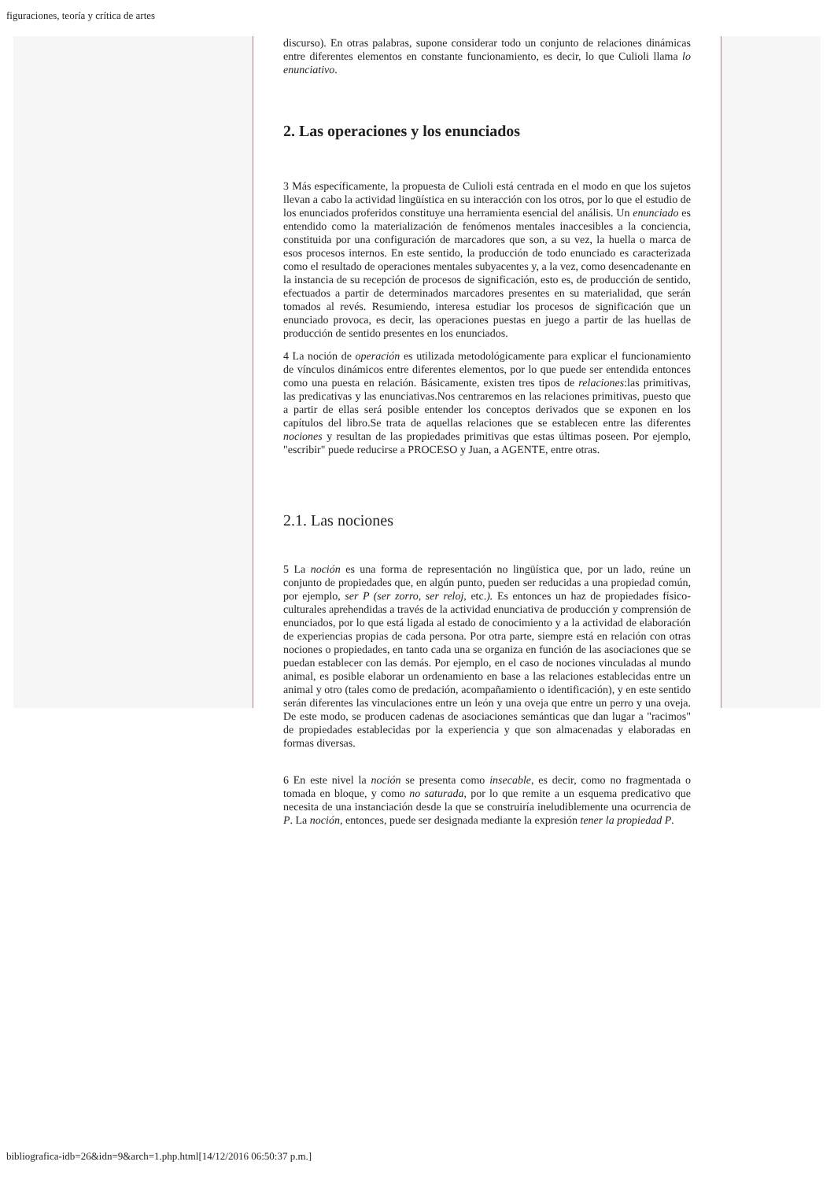figuraciones, teoría y crítica de artes
discurso). En otras palabras, supone considerar todo un conjunto de relaciones dinámicas entre diferentes elementos en constante funcionamiento, es decir, lo que Culioli llama lo enunciativo.
2. Las operaciones y los enunciados
3 Más específicamente, la propuesta de Culioli está centrada en el modo en que los sujetos llevan a cabo la actividad lingüística en su interacción con los otros, por lo que el estudio de los enunciados proferidos constituye una herramienta esencial del análisis. Un enunciado es entendido como la materialización de fenómenos mentales inaccesibles a la conciencia, constituida por una configuración de marcadores que son, a su vez, la huella o marca de esos procesos internos. En este sentido, la producción de todo enunciado es caracterizada como el resultado de operaciones mentales subyacentes y, a la vez, como desencadenante en la instancia de su recepción de procesos de significación, esto es, de producción de sentido, efectuados a partir de determinados marcadores presentes en su materialidad, que serán tomados al revés. Resumiendo, interesa estudiar los procesos de significación que un enunciado provoca, es decir, las operaciones puestas en juego a partir de las huellas de producción de sentido presentes en los enunciados.
4 La noción de operación es utilizada metodológicamente para explicar el funcionamiento de vínculos dinámicos entre diferentes elementos, por lo que puede ser entendida entonces como una puesta en relación. Básicamente, existen tres tipos de relaciones:las primitivas, las predicativas y las enunciativas.Nos centraremos en las relaciones primitivas, puesto que a partir de ellas será posible entender los conceptos derivados que se exponen en los capítulos del libro.Se trata de aquellas relaciones que se establecen entre las diferentes nociones y resultan de las propiedades primitivas que estas últimas poseen. Por ejemplo, "escribir" puede reducirse a PROCESO y Juan, a AGENTE, entre otras.
2.1. Las nociones
5 La noción es una forma de representación no lingüística que, por un lado, reúne un conjunto de propiedades que, en algún punto, pueden ser reducidas a una propiedad común, por ejemplo, ser P (ser zorro, ser reloj, etc.). Es entonces un haz de propiedades físico-culturales aprehendidas a través de la actividad enunciativa de producción y comprensión de enunciados, por lo que está ligada al estado de conocimiento y a la actividad de elaboración de experiencias propias de cada persona. Por otra parte, siempre está en relación con otras nociones o propiedades, en tanto cada una se organiza en función de las asociaciones que se puedan establecer con las demás. Por ejemplo, en el caso de nociones vinculadas al mundo animal, es posible elaborar un ordenamiento en base a las relaciones establecidas entre un animal y otro (tales como de predación, acompañamiento o identificación), y en este sentido serán diferentes las vinculaciones entre un león y una oveja que entre un perro y una oveja. De este modo, se producen cadenas de asociaciones semánticas que dan lugar a "racimos" de propiedades establecidas por la experiencia y que son almacenadas y elaboradas en formas diversas.
6 En este nivel la noción se presenta como insecable, es decir, como no fragmentada o tomada en bloque, y como no saturada, por lo que remite a un esquema predicativo que necesita de una instanciación desde la que se construiría ineludiblemente una ocurrencia de P. La noción, entonces, puede ser designada mediante la expresión tener la propiedad P.
bibliografica-idb=26&idn=9&arch=1.php.html[14/12/2016 06:50:37 p.m.]